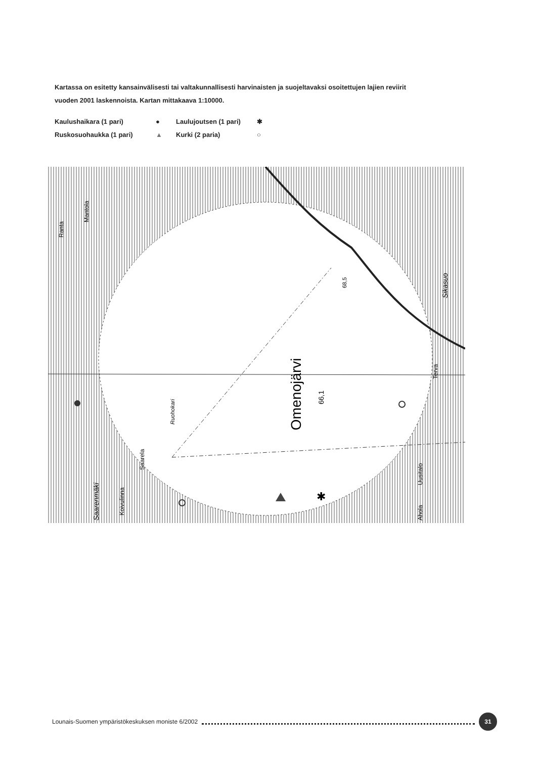Kartassa on esitetty kansainvälisesti tai valtakunnallisesti harvinaisten ja suojeltavaksi osoitettujen lajien reviirit vuoden 2001 laskennoista. Kartan mittakaava 1:10000.
Kaulushaikara (1 pari) ● Laulujoutsen (1 pari) ✱ Ruskosuohaukka (1 pari) ▲ Kurki (2 paria) ○
Omenojärvi
66,1
Ruohokari
68,5
Sikasuo
Terva
Uusitalo
Ahola
Ranta
Mantola
Saarela
Saarenmäki
Koivulinna
✱
Lounais-Suomen ympäristökeskuksen moniste 6/2002 31